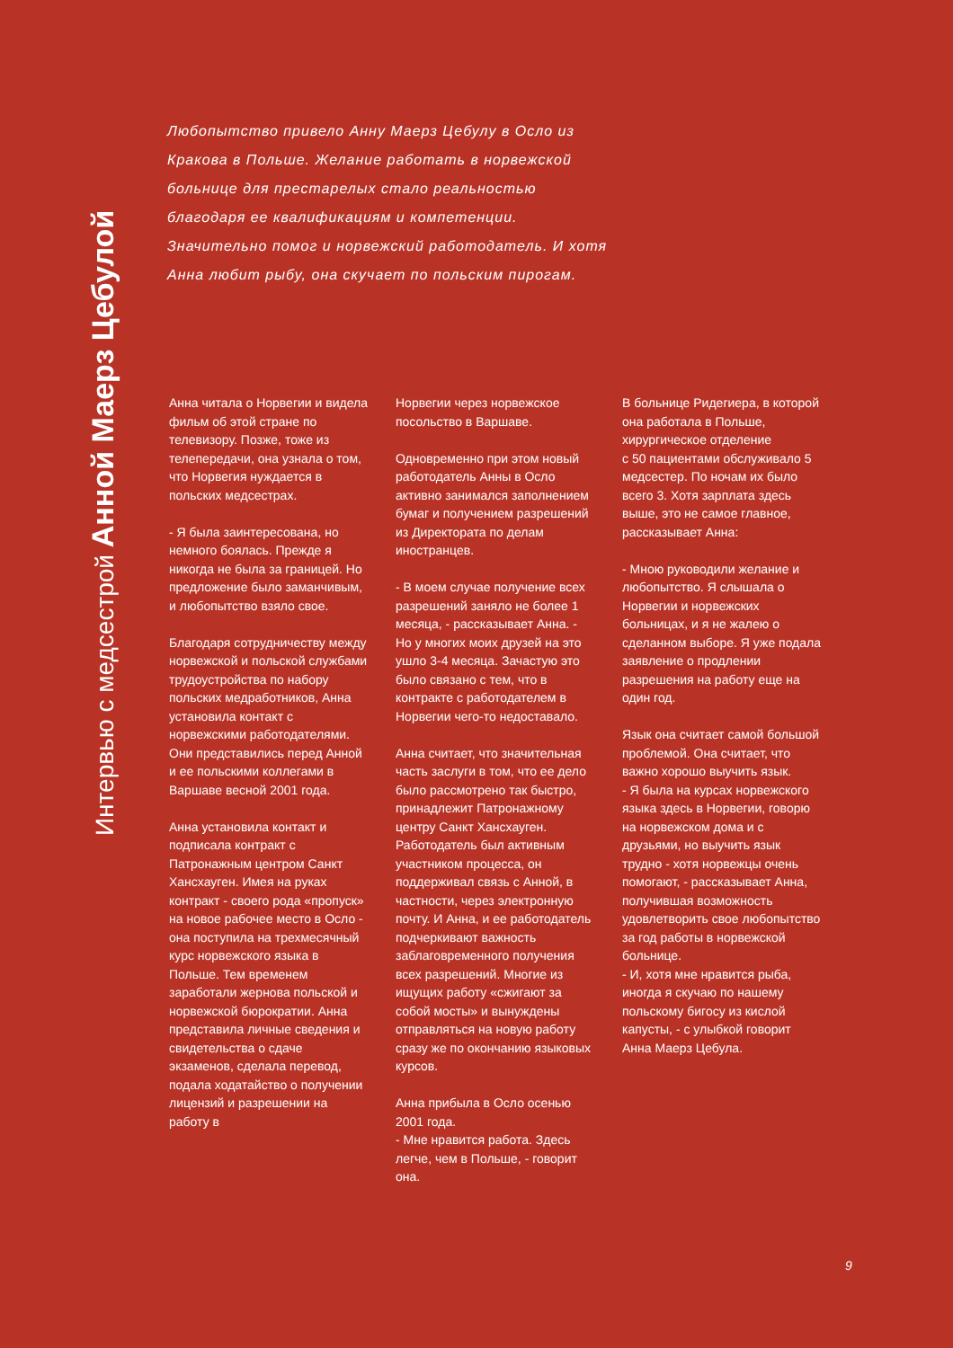Интервью с медсестрой Анной Маерз Цебулой
Любопытство привело Анну Маерз Цебулу в Осло из Кракова в Польше. Желание работать в норвежской больнице для престарелых стало реальностью благодаря ее квалификациям и компетенции. Значительно помог и норвежский работодатель. И хотя Анна любит рыбу, она скучает по польским пирогам.
Анна читала о Норвегии и видела фильм об этой стране по телевизору. Позже, тоже из телепередачи, она узнала о том, что Норвегия нуждается в польских медсестрах.
- Я была заинтересована, но немного боялась. Прежде я никогда не была за границей. Но предложение было заманчивым, и любопытство взяло свое.
Благодаря сотрудничеству между норвежской и польской службами трудоустройства по набору польских медработников, Анна установила контакт с норвежскими работодателями. Они представились перед Анной и ее польскими коллегами в Варшаве весной 2001 года.
Анна установила контакт и подписала контракт с Патронажным центром Санкт Хансхауген. Имея на руках контракт - своего рода «пропуск» на новое рабочее место в Осло - она поступила на трехмесячный курс норвежского языка в Польше. Тем временем заработали жернова польской и норвежской бюрократии. Анна представила личные сведения и свидетельства о сдаче экзаменов, сделала перевод, подала ходатайство о получении лицензий и разрешении на работу в
Норвегии через норвежское посольство в Варшаве.
Одновременно при этом новый работодатель Анны в Осло активно занимался заполнением бумаг и получением разрешений из Директората по делам иностранцев.
- В моем случае получение всех разрешений заняло не более 1 месяца, - рассказывает Анна. - Но у многих моих друзей на это ушло 3-4 месяца. Зачастую это было связано с тем, что в контракте с работодателем в Норвегии чего-то недоставало.
Анна считает, что значительная часть заслуги в том, что ее дело было рассмотрено так быстро, принадлежит Патронажному центру Санкт Хансхауген. Работодатель был активным участником процесса, он поддерживал связь с Анной, в частности, через электронную почту. И Анна, и ее работодатель подчеркивают важность заблаговременного получения всех разрешений. Многие из ищущих работу «сжигают за собой мосты» и вынуждены отправляться на новую работу сразу же по окончанию языковых курсов.
Анна прибыла в Осло осенью 2001 года.
- Мне нравится работа. Здесь легче, чем в Польше, - говорит она.
В больнице Ридегиера, в которой она работала в Польше, хирургическое отделение
с 50 пациентами обслуживало 5 медсестер. По ночам их было всего 3. Хотя зарплата здесь выше, это не самое главное, рассказывает Анна:
- Мною руководили желание и любопытство. Я слышала о Норвегии и норвежских больницах, и я не жалею о сделанном выборе. Я уже подала заявление о продлении разрешения на работу еще на один год.
Язык она считает самой большой проблемой. Она считает, что важно хорошо выучить язык.
- Я была на курсах норвежского языка здесь в Норвегии, говорю на норвежском дома и с друзьями, но выучить язык трудно - хотя норвежцы очень помогают, - рассказывает Анна, получившая возможность удовлетворить свое любопытство за год работы в норвежской больнице.
- И, хотя мне нравится рыба, иногда я скучаю по нашему польскому бигосу из кислой капусты, - с улыбкой говорит Анна Маерз Цебула.
9